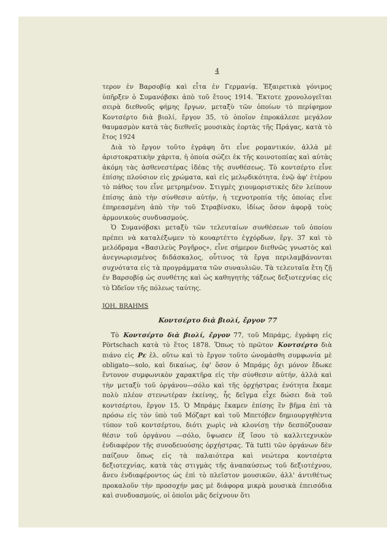4
τερον ἐν Βαρσοβίᾳ καὶ εἶτα ἐν Γερμανίᾳ. Ἐξαιρετικὰ γόνιμος ὑπῆρξεν ὁ Συμανόβσκι ἀπὸ τοῦ ἔτους 1914. Ἔκτοτε χρονολογεῖται σειρὰ διεθνοῦς φήμης ἔργων, μεταξὺ τῶν ὁποίων τὸ περίφημον Κοντσέρτο διὰ βιολί, ἔργον 35, τὸ ὁποῖον ἐπροκάλεσε μεγάλον θαυμασμὸν κατὰ τὰς διεθνεῖς μουσικὰς ἑορτὰς τῆς Πράγας, κατὰ τὸ ἔτος 1924
Διὰ τὸ ἔργον τοῦτο ἐγράφη ὅτι εἶνε ρομαντικόν, ἀλλὰ μὲ ἀριστοκρατικὴν χάριτα, ἡ ὁποία σώζει ἐκ τῆς κοινοτοπίας καὶ αὐτὰς ἀκόμη τὰς ἀσθενεστέρας ἰδέας τῆς συνθέσεως. Τὸ κοντσέρτο εἶνε ἐπίσης πλούσιον εἰς χρώματα, καὶ εἰς μελῳδικότητα, ἐνῷ ἀφ' ἑτέρου τὸ πάθος του εἶνε μετρημένον. Στιγμὲς χιουμοριστικὲς δὲν λείπουν ἐπίσης ἀπὸ τὴν σύνθεσιν αὐτήν, ἡ τεχνοτροπία τῆς ὁποίας εἶνε ἐπηρεασμένη ἀπὸ τὴν τοῦ Στραβίνσκυ, ἰδίως ὅσον ἀφορᾷ τοὺς ἁρμονικοὺς συνδυασμούς.
Ὁ Συμανόβσκι μεταξὺ τῶν τελευταίων συνθέσεων τοῦ ὁποίου πρέπει νὰ καταλέξωμεν τὸ κουαρτέττο ἐγχόρδων, ἔργ. 37 καὶ τὸ μελόδραμα «Βασιλεὺς Ρογῆρος», εἶνε σήμερον διεθνῶς γνωστὸς καὶ ἀνεγνωρισμένος διδάσκαλος, οὗτινος τὰ ἔργα περιλαμβάνονται συχνότατα εἰς τὰ προγράμματα τῶν συναυλιῶν. Τὰ τελευταῖα ἔτη ζῇ ἐν Βαρσοβίᾳ ὡς συνθέτης καὶ ὡς καθηγητὴς τάξεως δεξιοτεχνίας εἰς τὸ Ὠδεῖον τῆς πόλεως ταύτης.
JOH. BRAHMS
Κοντσέρτο διὰ βιολί, ἔργον 77
Τὸ Κοντσέρτο διὰ βιολί, ἔργον 77, τοῦ Μπράμς, ἐγράφη εἰς Pörtschach κατὰ τὸ ἔτος 1878. Ὅπως τὸ πρῶτον Κοντσέρτο διὰ πιάνο εἰς Ρε ἐλ. οὕτω καὶ τὸ ἔργον τοῦτο ὠνομάσθη συμφωνία μὲ obligato—solo, καὶ δικαίως, ἐφ' ὅσον ὁ Μπράμς ὄχι μόνον ἔδωκε ἔντονον συμφωνικὸν χαρακτῆρα εἰς τὴν σύνθεσιν αὐτήν, ἀλλὰ καὶ τὴν μεταξὺ τοῦ ὀργάνου—σόλο καὶ τῆς ὀρχήστρας ἑνότητα ἔκαμε πολὺ πλέον στενωτέραν ἐκείνης, ἧς δεῖγμα εἶχε δώσει διὰ τοῦ κοντσέρτου, ἔργον 15. Ὁ Μπράμς ἔκαμεν ἐπίσης ἓν βῆμα ἐπὶ τὰ πρόσω εἰς τὸν ὑπὸ τοῦ Μόζαρτ καὶ τοῦ Μπετόβεν δημιουργηθέντα τύπον τοῦ κοντσέρτου, διότι χωρὶς νὰ κλονίσῃ τὴν δεσπόζουσαν θέσιν τοῦ ὀργάνου —σόλο, ὕψωσεν ἐξ ἴσου τὸ καλλιτεχνικὸν ἐνδιαφέρον τῆς συνοδευούσης ὀρχήστρας. Τὰ tutti τῶν ὀργάνων δὲν παίζουν ὅπως εἰς τὰ παλαιότερα καὶ νεώτερα κοντσέρτα δεξιοτεχνίας, κατὰ τὰς στιγμὰς τῆς ἀναπαύσεως τοῦ δεξιοτέχνου, ἄνευ ἐνδιαφέροντος ὡς ἐπὶ τὸ πλεῖστον μουσικῶν, ἀλλ' ἀντιθέτως προκαλοῦν τὴν προσοχήν μας μὲ διάφορα μικρὰ μουσικὰ ἐπεισόδια καὶ συνδυασμούς, οἱ ὁποῖοι μᾶς δείχνουν ὅτι